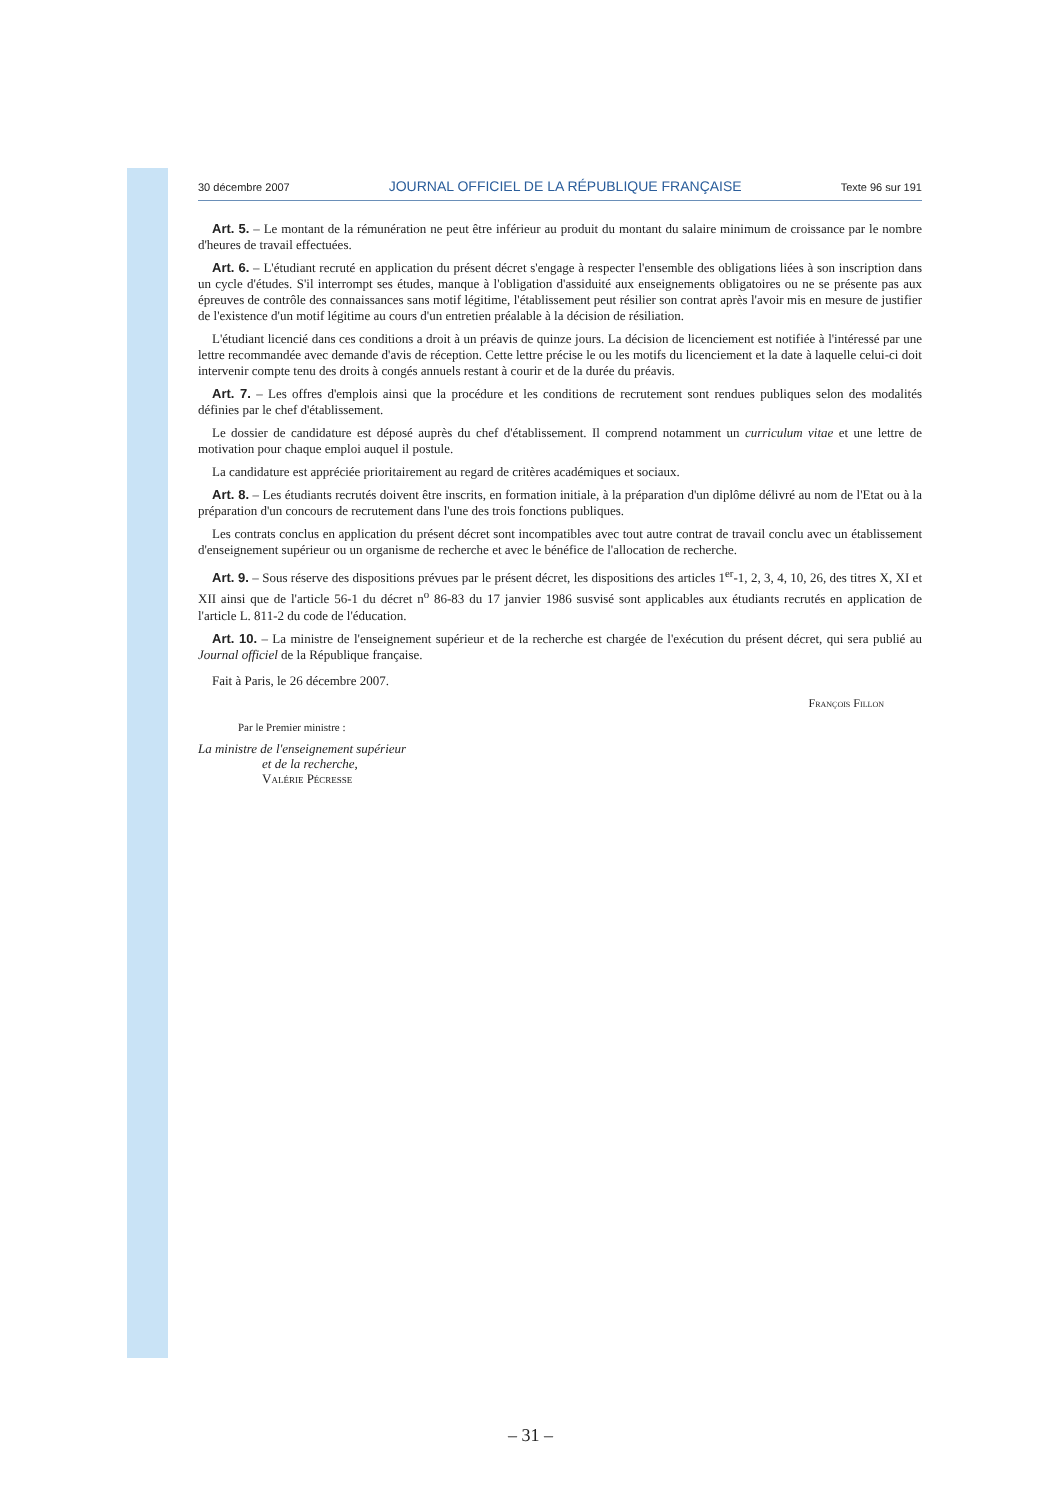30 décembre 2007 JOURNAL OFFICIEL DE LA RÉPUBLIQUE FRANÇAISE Texte 96 sur 191
Art. 5. – Le montant de la rémunération ne peut être inférieur au produit du montant du salaire minimum de croissance par le nombre d'heures de travail effectuées.
Art. 6. – L'étudiant recruté en application du présent décret s'engage à respecter l'ensemble des obligations liées à son inscription dans un cycle d'études. S'il interrompt ses études, manque à l'obligation d'assiduité aux enseignements obligatoires ou ne se présente pas aux épreuves de contrôle des connaissances sans motif légitime, l'établissement peut résilier son contrat après l'avoir mis en mesure de justifier de l'existence d'un motif légitime au cours d'un entretien préalable à la décision de résiliation.
L'étudiant licencié dans ces conditions a droit à un préavis de quinze jours. La décision de licenciement est notifiée à l'intéressé par une lettre recommandée avec demande d'avis de réception. Cette lettre précise le ou les motifs du licenciement et la date à laquelle celui-ci doit intervenir compte tenu des droits à congés annuels restant à courir et de la durée du préavis.
Art. 7. – Les offres d'emplois ainsi que la procédure et les conditions de recrutement sont rendues publiques selon des modalités définies par le chef d'établissement.
Le dossier de candidature est déposé auprès du chef d'établissement. Il comprend notamment un curriculum vitae et une lettre de motivation pour chaque emploi auquel il postule.
La candidature est appréciée prioritairement au regard de critères académiques et sociaux.
Art. 8. – Les étudiants recrutés doivent être inscrits, en formation initiale, à la préparation d'un diplôme délivré au nom de l'Etat ou à la préparation d'un concours de recrutement dans l'une des trois fonctions publiques.
Les contrats conclus en application du présent décret sont incompatibles avec tout autre contrat de travail conclu avec un établissement d'enseignement supérieur ou un organisme de recherche et avec le bénéfice de l'allocation de recherche.
Art. 9. – Sous réserve des dispositions prévues par le présent décret, les dispositions des articles 1<sup>er</sup>-1, 2, 3, 4, 10, 26, des titres X, XI et XII ainsi que de l'article 56-1 du décret n<sup>o</sup> 86-83 du 17 janvier 1986 susvisé sont applicables aux étudiants recrutés en application de l'article L. 811-2 du code de l'éducation.
Art. 10. – La ministre de l'enseignement supérieur et de la recherche est chargée de l'exécution du présent décret, qui sera publié au Journal officiel de la République française.
Fait à Paris, le 26 décembre 2007.
François Fillon
Par le Premier ministre :
La ministre de l'enseignement supérieur
et de la recherche,
Valérie Pécresse
– 31 –